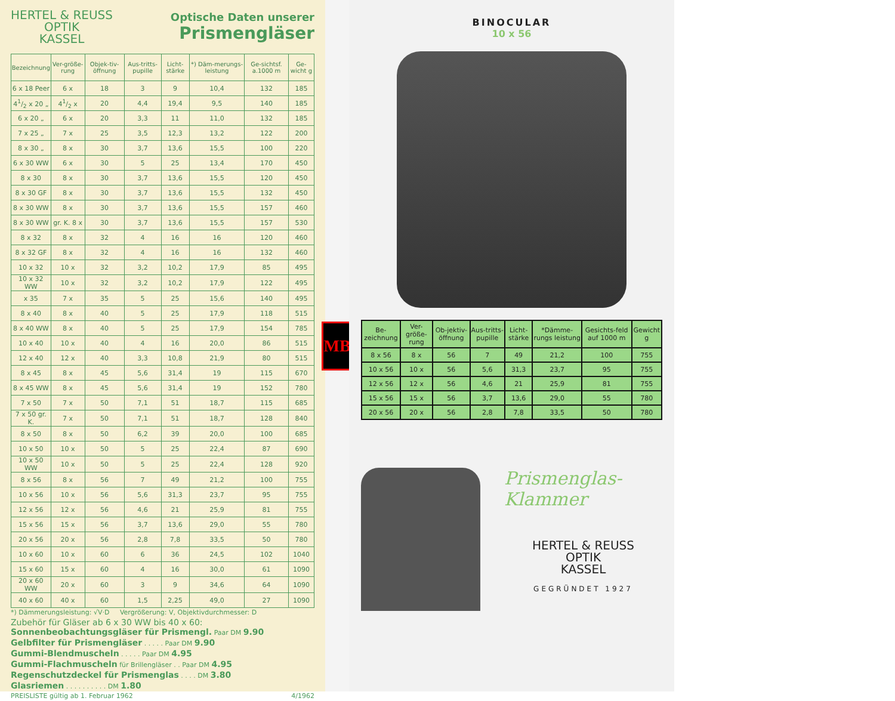HERTEL & REUSS
OPTIK
KASSEL
Optische Daten unserer
Prismengläser
| Bezeichnung | Ver-größe-rung | Objek-tiv-öffnung | Aus-tritts-pupille | Licht-stärke | *) Däm-merungs-leistung | Ge-sichtsf. a.1000 m | Ge-wicht g |
| --- | --- | --- | --- | --- | --- | --- | --- |
| 6 x 18 Peer | 6 x | 18 | 3 | 9 | 10,4 | 132 | 185 |
| 41/2 x 20 „ | 41/2 x | 20 | 4,4 | 19,4 | 9,5 | 140 | 185 |
| 6 x 20 „ | 6 x | 20 | 3,3 | 11 | 11,0 | 132 | 185 |
| 7 x 25 „ | 7 x | 25 | 3,5 | 12,3 | 13,2 | 122 | 200 |
| 8 x 30 „ | 8 x | 30 | 3,7 | 13,6 | 15,5 | 100 | 220 |
| 6 x 30 WW | 6 x | 30 | 5 | 25 | 13,4 | 170 | 450 |
| 8 x 30 | 8 x | 30 | 3,7 | 13,6 | 15,5 | 120 | 450 |
| 8 x 30 GF | 8 x | 30 | 3,7 | 13,6 | 15,5 | 132 | 450 |
| 8 x 30 WW | 8 x | 30 | 3,7 | 13,6 | 15,5 | 157 | 460 |
| 8 x 30 WW | gr. K. 8 x | 30 | 3,7 | 13,6 | 15,5 | 157 | 530 |
| 8 x 32 | 8 x | 32 | 4 | 16 | 16 | 120 | 460 |
| 8 x 32 GF | 8 x | 32 | 4 | 16 | 16 | 132 | 460 |
| 10 x 32 | 10 x | 32 | 3,2 | 10,2 | 17,9 | 85 | 495 |
| 10 x 32 WW | 10 x | 32 | 3,2 | 10,2 | 17,9 | 122 | 495 |
| x 35 | 7 x | 35 | 5 | 25 | 15,6 | 140 | 495 |
| 8 x 40 | 8 x | 40 | 5 | 25 | 17,9 | 118 | 515 |
| 8 x 40 WW | 8 x | 40 | 5 | 25 | 17,9 | 154 | 785 |
| 10 x 40 | 10 x | 40 | 4 | 16 | 20,0 | 86 | 515 |
| 12 x 40 | 12 x | 40 | 3,3 | 10,8 | 21,9 | 80 | 515 |
| 8 x 45 | 8 x | 45 | 5,6 | 31,4 | 19 | 115 | 670 |
| 8 x 45 WW | 8 x | 45 | 5,6 | 31,4 | 19 | 152 | 780 |
| 7 x 50 | 7 x | 50 | 7,1 | 51 | 18,7 | 115 | 685 |
| 7 x 50 gr. K. | 7 x | 50 | 7,1 | 51 | 18,7 | 128 | 840 |
| 8 x 50 | 8 x | 50 | 6,2 | 39 | 20,0 | 100 | 685 |
| 10 x 50 | 10 x | 50 | 5 | 25 | 22,4 | 87 | 690 |
| 10 x 50 WW | 10 x | 50 | 5 | 25 | 22,4 | 128 | 920 |
| 8 x 56 | 8 x | 56 | 7 | 49 | 21,2 | 100 | 755 |
| 10 x 56 | 10 x | 56 | 5,6 | 31,3 | 23,7 | 95 | 755 |
| 12 x 56 | 12 x | 56 | 4,6 | 21 | 25,9 | 81 | 755 |
| 15 x 56 | 15 x | 56 | 3,7 | 13,6 | 29,0 | 55 | 780 |
| 20 x 56 | 20 x | 56 | 2,8 | 7,8 | 33,5 | 50 | 780 |
| 10 x 60 | 10 x | 60 | 6 | 36 | 24,5 | 102 | 1040 |
| 15 x 60 | 15 x | 60 | 4 | 16 | 30,0 | 61 | 1090 |
| 20 x 60 WW | 20 x | 60 | 3 | 9 | 34,6 | 64 | 1090 |
| 40 x 60 | 40 x | 60 | 1,5 | 2,25 | 49,0 | 27 | 1090 |
*) Dämmerungsleistung: √V·D Vergrößerung: V, Objektivdurchmesser: D
Zubehör für Gläser ab 6 x 30 WW bis 40 x 60:
Sonnenbeobachtungsgläser für Prismengl. Paar DM 9.90
Gelbfilter für Prismengläser . . . . . Paar DM 9.90
Gummi-Blendmuscheln . . . . . Paar DM 4.95
Gummi-Flachmuscheln für Brillengläser . . Paar DM 4.95
Regenschutzdeckel für Prismenglas . . . . DM 3.80
Glasriemen . . . . . . . . . . DM 1.80
PREISLISTE gültig ab 1. Februar 1962 4/1962
MB
BINOCULAR
10 x 56
| Be-zeichnung | Ver-größe-rung | Ob-jektiv-öffnung | Aus-tritts-pupille | Licht-stärke | *Dämme-rungs leistung | Gesichts-feld auf 1000 m | Gewicht g |
| --- | --- | --- | --- | --- | --- | --- | --- |
| 8 x 56 | 8 x | 56 | 7 | 49 | 21,2 | 100 | 755 |
| 10 x 56 | 10 x | 56 | 5,6 | 31,3 | 23,7 | 95 | 755 |
| 12 x 56 | 12 x | 56 | 4,6 | 21 | 25,9 | 81 | 755 |
| 15 x 56 | 15 x | 56 | 3,7 | 13,6 | 29,0 | 55 | 780 |
| 20 x 56 | 20 x | 56 | 2,8 | 7,8 | 33,5 | 50 | 780 |
Prismenglas-
Klammer
HERTEL & REUSS
OPTIK
KASSEL
GEGRÜNDET 1927